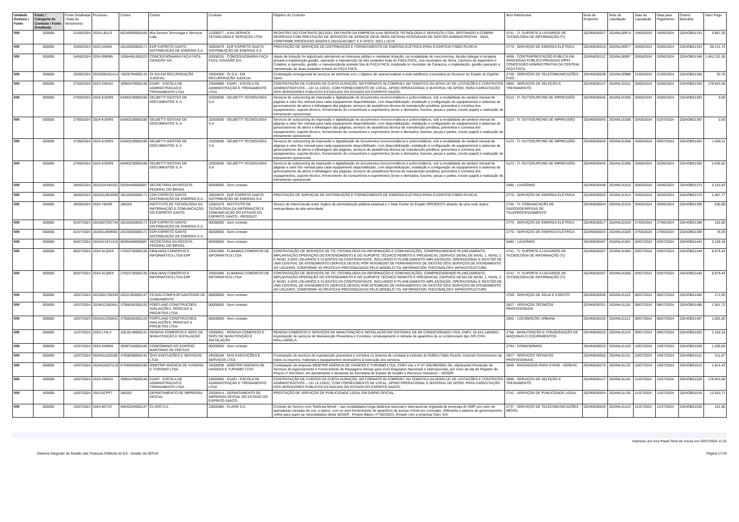| Unidade Gestora / Fonte | Fonte / Categoria de Contrato / Fonte Detalhada | Fonte Detalhada / Data de Vencimento | Processo | Credor | Credor | Contrato | Objetivo do Contrato | Item Patrimonial | Nota de Empenho | Nota de Liquidação | Data da Liquidação | Data para Pagamento | Ordem Bancária | Valor Pago |
| --- | --- | --- | --- | --- | --- | --- | --- | --- | --- | --- | --- | --- | --- | --- |
| 500 | 000000 | 21/06/2024 | 2024-LB1L9 | 85240869000166 | Ilha Service Tecnologia e Serviços Ltda. | 21000077 - ILHA SERVICE TECNOLOGIA E SERVIÇOS LTDA | REGISTRO DO CONTRATO 001/2021 EM FAVOR DA EMPRESA ILHA SERVICE TECNOLOGIA E SERVIÇOS LTDA, DESTINADO A COBRIR DESPESAS COM PRESTAÇÃO DE SERVIÇOS DE SERVICE DESK PARA SISTEMA INTEGRADO DE GESTÃO ADMINISTRATIVA - SIGA, CONFORME PROCESSO SIGEFES 2021014619827 E E-DOCS: 2021-L1G7K | 4741 - TI: SUPORTE A USUÁRIOS DE TECNOLOGIA DE INFORMAÇÃO (TI) | 2024NE00027 | 2024NL00974 | 19/06/2024 | 19/06/2024 | 2024OB01331 | 5.887,35 |
| 500 | 000000 | 24/06/2024 | 2023-44S0K | 28152650000171 | EDP ESPÍRITO SANTO DISTRIBUIÇÃO DE ENERGIA S.A. | 18003879 - EDP ESPIRITO SANTO DISTRIBUIÇÃO DE ENERGIA S.A | PRESTAÇÃO DE SERVIÇOS DE DISTRIBUIÇÃO E FORNECIMENTO DE ENERGIA ELÉTRICA PARA O EDIFICIO FÁBIO RUSCHI. | 2770 - SERVIÇOS DE ENERGIA ELÉTRICA | 2024NE00018 | 2024NL00977 | 20/06/2024 | 20/06/2024 | 2024OB01343 | 59.241,74 |
| 500 | 000000 | 24/06/2024 | 2024-9NRB5 | 19364481000223 | CONCESSIONARIA FAÇA FÁCIL CIDADÃO S/A | 20000226 - CONCESSIONÁRIA FAÇA FÁCIL CIDADÃO S/A | objeto de licitação foi adjudicado atendendo ao interesse público e mediante licitação, na modalidade de concorrencia, decidiu delegar a iniciativa privada a implantação,gestão, operação e manutenção de tres unidades fixas do FAÇA FACIL, nos municipios de Serra, Cacheiro de Itapemirim e Colatina, a operação, gestão, e manutençãoda unidade fixa do FAÇA FACIL localizada no municipio de Cariacica, e implantação, gestão,operação e manutenção de duas unidades móveis do FAÇA FACIL. | 4608 - CONTRAPRESTAÇÃO PÚBLICA EM PARCERIAS PÚBLICO PRIVADAS (PPP) - CONCESSÃO ADMINISTRATIVA DA CENTRAL FAÇA FÁCIL | 2024NE00112 | 2024NL00987 | 20/06/2024 | 20/06/2024 | 2024OB01348 | 1.462.232,35 |
| 500 | 000000 | 25/06/2024 | 2023009161414 | 76535764000143 | OI S/A EM RECUPERAÇÃO JUDICIAL | 23004326 - OI S.A - EM RECUPERAÇÃO JUDICIAL | Contratação emergencial de serviços de telefonia com o objetivo de operacionalizar a rede telefônica corporativa do Governo do Estado do Espírito Santo. | 2736 - SERVIÇOS DE TELECOMUNICAÇÕES - FIXO | 2024NE00039 | 2024NL00988 | 21/06/2024 | 21/06/2024 | 2024OB01356 | 33,76 |
| 500 | 000000 | 27/06/2024 | 2023-2NKD4 | 35963479000146 | ESAFI - ESCOLA DE ADMINISTRACAO E TREINAMENTO LTDA | 23003685 - ESAFI - ESCOLA DE ADMINISTRAÇÃO E TREINAMENTO LTDA | CONTRATAÇÃO DE CURSOS DE CURTA DURAÇÃO, NO FORMATO IN COMPANY, NA TEMÁTICA DA NOVA LEI DE LICITAÇÕES E CONTRATOS ADMINISTRATIVOS – LEI 14.133/21, COM FORNECIMENTO DE LOCAL, APOIO OPERACIONAL E MATERIAL DE APOIO, PARA CAPACITAÇÃO DOS SERVIDORES PÚBLICOS ESTADUAIS DO ESTADO DO ESPIRITO SANTO. | 2806 - SERVIÇOS DE SELEÇÃO E TREINAMENTO | 2024NE00127 | 2024NL01011 | 25/06/2024 | 25/06/2024 | 2024OB01364 | 178.843,58 |
| 500 | 000000 | 27/06/2024 | 2024-K3GR9 | 83483230000186 | SELBETTI GESTAO DE DOCUMENTOS S. A | 22003838 - SELBETTI TECNOLOGIA S.A | Serviços de outsourcing de impressão e digitalização de documentos monocromáticos e policromáticos, sob a modalidade de variável mensal de páginas e valor fixo mensal para cada equipamento disponibilizado, com disponibilização, instalação e configuração de equipamentos e sistemas de gerenciamento de ativos e bilhetagem das páginas, serviços de assistência técnica de manutenção preditiva, preventiva e corretiva dos equipamentos, suporte técnico, fornecimento de consumíveis e suprimentos (toner e derivados, fusores, peças e partes, exceto papel) e realização de treinamento operacional. | 5123 - TI: OUTSOURCING DE IMPRESSÃO | 2024NE00045 | 2024NL01008 | 25/06/2024 | 25/06/2024 | 2024OB01363 | 0,00 |
| 500 | 000000 | 27/06/2024 | 2024-K3GR9 | 83483230000186 | SELBETTI GESTAO DE DOCUMENTOS S. A | 22003838 - SELBETTI TECNOLOGIA S.A | Serviços de outsourcing de impressão e digitalização de documentos monocromáticos e policromáticos, sob a modalidade de variável mensal de páginas e valor fixo mensal para cada equipamento disponibilizado, com disponibilização, instalação e configuração de equipamentos e sistemas de gerenciamento de ativos e bilhetagem das páginas, serviços de assistência técnica de manutenção preditiva, preventiva e corretiva dos equipamentos, suporte técnico, fornecimento de consumíveis e suprimentos (toner e derivados, fusores, peças e partes, exceto papel) e realização de treinamento operacional. | 5123 - TI: OUTSOURCING DE IMPRESSÃO | 2024NE00045 | 2024NL01008 | 25/06/2024 | 01/07/2024 | 2024OB01397 | 0,00 |
| 500 | 000000 | 27/06/2024 | 2024-K3GR9 | 83483230000186 | SELBETTI GESTAO DE DOCUMENTOS S. A | 22003838 - SELBETTI TECNOLOGIA S.A | Serviços de outsourcing de impressão e digitalização de documentos monocromáticos e policromáticos, sob a modalidade de variável mensal de páginas e valor fixo mensal para cada equipamento disponibilizado, com disponibilização, instalação e configuração de equipamentos e sistemas de gerenciamento de ativos e bilhetagem das páginas, serviços de assistência técnica de manutenção preditiva, preventiva e corretiva dos equipamentos, suporte técnico, fornecimento de consumíveis e suprimentos (toner e derivados, fusores, peças e partes, exceto papel) e realização de treinamento operacional. | 5123 - TI: OUTSOURCING DE IMPRESSÃO | 2024NE00045 | 2024NL01008 | 25/06/2024 | 05/07/2024 | 2024OB01481 | 1.068,11 |
| 500 | 000000 | 27/06/2024 | 2024-K3GR9 | 83483230000186 | SELBETTI GESTAO DE DOCUMENTOS S. A | 22003838 - SELBETTI TECNOLOGIA S.A | Serviços de outsourcing de impressão e digitalização de documentos monocromáticos e policromáticos, sob a modalidade de variável mensal de páginas e valor fixo mensal para cada equipamento disponibilizado, com disponibilização, instalação e configuração de equipamentos e sistemas de gerenciamento de ativos e bilhetagem das páginas, serviços de assistência técnica de manutenção preditiva, preventiva e corretiva dos equipamentos, suporte técnico, fornecimento de consumíveis e suprimentos (toner e derivados, fusores, peças e partes, exceto papel) e realização de treinamento operacional. | 5123 - TI: OUTSOURCING DE IMPRESSÃO | 2024NE00045 | 2024NL01009 | 25/06/2024 | 25/06/2024 | 2024OB01365 | 5.636,62 |
| 500 | 000000 | 28/06/2024 | 2021024182252 | 00394460005887 | SECRETARIA DA RECEITA FEDERAL DO BRASIL | 00000000 - Sem contrato | - | 5485 - LAUDÊMIO | 2024NE00448 | 2024NL01016 | 26/06/2024 | 26/06/2024 | 2024OB01373 | 3.163,43 |
| 500 | 000000 | 28/06/2024 | 2023012854098 | 28152650000171 | EDP ESPÍRITO SANTO DISTRIBUIÇÃO DE ENERGIA S.A. | 18003879 - EDP ESPIRITO SANTO DISTRIBUIÇÃO DE ENERGIA S.A | PRESTAÇÃO DE SERVIÇOS DE DISTRIBUIÇÃO E FORNECIMENTO DE ENERGIA ELÉTRICA PARA O EDIFICIO FÁBIO RUSCHI. | 2770 - SERVIÇOS DE ENERGIA ELÉTRICA | 2024NE00034 | 2024NL01014 | 26/06/2024 | 26/06/2024 | 2024OB01370 | 1.667,77 |
| 500 | 000000 | 28/06/2024 | 2024-79X0R | 280203 | INSTITUTO DE TECNOLOGIA DA INFORMAÇÃO E COMUNICAÇÃO DO ESPÍRITO SANTO | 22001579 - INSTITUTO DE TECNOLOGIA DA INFORMAÇÃO E COMUNICAÇÃO DO ESTADO DO ESPÍRITO SANTO - PRODEST | Serviço de interconexão entre órgãos da administração pública estadual e o Data Center do Estado (PRODEST) através de uma rede óptica metropolitana de alta velocidade. | 2740 - TI: COMUNICAÇÃO DE DADOS/DESPESAS DE TELEPROCESSAMENTO | 2024NE00044 | 2024NL01015 | 26/06/2024 | 26/06/2024 | 2024OB01369 | 630,89 |
| 500 | 000000 | 01/07/2024 | 2023007202746 | 28152650000171 | EDP ESPÍRITO SANTO DISTRIBUIÇÃO DE ENERGIA S.A. | 00000000 - Sem contrato | - | 2770 - SERVIÇOS DE ENERGIA ELÉTRICA | 2024NE00017 | 2024NL01019 | 27/06/2024 | 27/06/2024 | 2024OB01388 | 102,60 |
| 500 | 000000 | 01/07/2024 | 2024011959592 | 28152650000171 | EDP ESPÍRITO SANTO DISTRIBUIÇÃO DE ENERGIA S.A. | 00000000 - Sem contrato | - | 2770 - SERVIÇOS DE ENERGIA ELÉTRICA | 2024NE00033 | 2024NL01020 | 27/06/2024 | 27/06/2024 | 2024OB01389 | 79,29 |
| 500 | 000000 | 05/07/2024 | 2024013471416 | 00394460005887 | SECRETARIA DA RECEITA FEDERAL DO BRASIL | 00000000 - Sem contrato | - | 5485 - LAUDÊMIO | 2024NE00457 | 2024NL01061 | 03/07/2024 | 03/07/2024 | 2024OB01442 | 3.109,34 |
| 500 | 000000 | 05/07/2024 | 2024-5LQWX | 27053735000130 | EBALMAQ COMÉRCIO E INFORMÁTICA LTDA EPP | 23001899 - ELBAMAQ COMÉRCIO DE INFORMÁTICA LTDA | CONTRATAÇÃO DE SERVIÇOS DE TIC (TECNOLOGIA DA INFORMAÇÃO E COMUNICAÇÃO), COMPREENDENDO PLANEJAMENTO, IMPLANTAÇÃO OPERAÇÃO DO ENTENDIMENTO E DO SUPORTE TECNICO REMOTO E PRESENCIAL (SERVICE DESK) DE NIVEL 1, NIVEL 2 E NIVEL 3 AOS USUARIOS E CLIENTES DA CONTRANTANTE, INCLUINDO O PLANEJAMENTO IMPLANTAÇÃO, OPERACIONAL E GESTÃO DE UMA CENTRAL DE ATENDIMENTO (SERVICE DESCK) POR INTEMEDIO DE FERRAMENTAS DE GESTÃO DOS SERVIÇOS DE ATENDIMENTO AO USUARIO, CONFORME AS PRATICAS PRECONIZADAS PELO MODELO ITIL-INFORMATION TEECHNOLOGY INFRASTRUCTURE. | 4741 - TI: SUPORTE A USUÁRIOS DE TECNOLOGIA DE INFORMAÇÃO (TI) | 2024NE00207 | 2024NL01064 | 03/07/2024 | 03/07/2024 | 2024OB01444 | 8.879,44 |
| 500 | 000000 | 05/07/2024 | 2024-5LQWX | 27053735000130 | EBALMAQ COMÉRCIO E INFORMÁTICA LTDA EPP | 23001899 - ELBAMAQ COMÉRCIO DE INFORMÁTICA LTDA | CONTRATAÇÃO DE SERVIÇOS DE TIC (TECNOLOGIA DA INFORMAÇÃO E COMUNICAÇÃO), COMPREENDENDO PLANEJAMENTO, IMPLANTAÇÃO OPERAÇÃO DO ENTENDIMENTO E DO SUPORTE TECNICO REMOTO E PRESENCIAL (SERVICE DESK) DE NIVEL 1, NIVEL 2 E NIVEL 3 AOS USUARIOS E CLIENTES DA CONTRANTANTE, INCLUINDO O PLANEJAMENTO IMPLANTAÇÃO, OPERACIONAL E GESTÃO DE UMA CENTRAL DE ATENDIMENTO (SERVICE DESCK) POR INTEMEDIO DE FERRAMENTAS DE GESTÃO DOS SERVIÇOS DE ATENDIMENTO AO USUARIO, CONFORME AS PRATICAS PRECONIZADAS PELO MODELO ITIL-INFORMATION TEECHNOLOGY INFRASTRUCTURE. | 4741 - TI: SUPORTE A USUÁRIOS DE TECNOLOGIA DE INFORMAÇÃO (TI) | 2024NE00207 | 2024NL01066 | 03/07/2024 | 03/07/2024 | 2024OB01446 | 8.879,44 |
| 500 | 000000 | 10/07/2024 | 2023001769349 | 28151363000147 | CESAN-COMP.ESP.SANTENSE DE SANEAMENTO | 00000000 - Sem contrato | - | 2769 - SERVIÇOS DE ÁGUA E ESGOTO | 2024NE00049 | 2024NL01110 | 08/07/2024 | 08/07/2024 | 2024OB01485 | 272,65 |
| 500 | 000000 | 10/07/2024 | 2024012350541 | 37906262000120 | PORTLAND CONSTRUCOES, AVALIAÇÕES, PERICIAS & PROJETOS LTDA | 00000000 - Sem contrato | - | 2827 - SERVIÇOS TÉCNICOS PROFISSIONAIS | 2024NE00331 | 2024NL01116 | 08/07/2024 | 08/07/2024 | 2024OB01486 | 1.581,72 |
| 500 | 000000 | 10/07/2024 | 2024012350541 | 37906262000120 | PORTLAND CONSTRUCOES, AVALIAÇÕES, PERICIAS & PROJETOS LTDA | 00000000 - Sem contrato | - | 2855 - LOCOMOÇÃO URBANA | 2024NE00332 | 2024NL01112 | 08/07/2024 | 08/07/2024 | 2024OB01487 | 1.091,83 |
| 500 | 000000 | 11/07/2024 | 2023-LT4L3 | 32616148000141 | RENOVA COMÉRCIO E SERV DE MANUTENÇÃO E INSTALAÇÃO | 23000941 - RENOVA COMÉRCIO E SERV DE MANUTENÇÃO E INSTALAÇÃO | RENOVA COMÉRCIO E SERVIÇOS DE MANUTENÇÃO E INSTALAÇÃO EM SISTEMAS DE AR CONDICIONADO LTDA, CNPJ: 32.616.148/0001-41prestação de serviços de Manutenção Preventiva e Corretiva, remanejamento e retirada de aparelhos de ar condicionado tipo SPLIT/HI-WALL/JANELA. | 2756 - MANUTENÇÃO E CONSERVAÇÃO DE MÁQUINAS E EQUIPAMENTOS | 2024NE00019 | 2024NL01124 | 09/07/2024 | 09/07/2024 | 2024OB01505 | 2.316,16 |
| 500 | 000000 | 12/07/2024 | 2023-KKB6N | 39387345000185 | CONDOMINIO DO EDIFICIO MARTINHO DE FREITAS | 00000000 - Sem contrato | - | 2794 - CONDOMÍNIOS | 2024NE00010 | 2024NL01129 | 10/07/2024 | 10/07/2024 | 2024OB01509 | 1.200,00 |
| 500 | 000000 | 12/07/2024 | 2024011020180 | 47808008000142 | QHS EXECUÇÕES E SERVIÇOS LTDA | 24000168 - QHS EXECUÇÕES E SERVIÇOS LTDA | Contratação de serviços de manutenção preventiva e corretiva no sistema de combate à incêndio do Edifício Fábio Ruschi, incluindo fornecimento de todos os insumos, materiais e equipamentos necessários à execução dos serviços | 2827 - SERVIÇOS TÉCNICOS PROFISSIONAIS | 2024NE00055 | 2024NL01131 | 10/07/2024 | 10/07/2024 | 2024OB01511 | 511,67 |
| 500 | 000000 | 13/07/2024 | 2024016037218 | 07340993000190 | WEBTRIP AGENCIA DE VIAGENS E TURISMO LTDA | 24000939 - WEBTRIP AGENCIA DE VIAGENS E TURISMO LTDA | Contratação da empresa WEBTRIP AGÊNCIA DE VIAGENS E TURISMO LTDA, CNPJ sob o nº 07.340.993/0001-90, objetivando Prestação de Serviços de Agenciamento e Fornecimento de Passagens Aéreas para Voos Regulares Nacionais e Internacionais, por meio da Ata de Registro de Preços nº 001/2024, em atendimento a demanda da Secretaria de Estado de Gestão e Recursos Humanos – SEGER. | 2849 - PASSAGENS PARA O PAÍS - AÉREAS | 2024NE00276 | 2024NL01132 | 10/07/2024 | 10/07/2024 | 2024OB01512 | 1.814,43 |
| 500 | 000000 | 15/07/2024 | 2023-2NKD4 | 35963479000146 | ESAFI - ESCOLA DE ADMINISTRACAO E TREINAMENTO LTDA | 23003685 - ESAFI - ESCOLA DE ADMINISTRAÇÃO E TREINAMENTO LTDA | CONTRATAÇÃO DE CURSOS DE CURTA DURAÇÃO, NO FORMATO IN COMPANY, NA TEMÁTICA DA NOVA LEI DE LICITAÇÕES E CONTRATOS ADMINISTRATIVOS – LEI 14.133/21, COM FORNECIMENTO DE LOCAL, APOIO OPERACIONAL E MATERIAL DE APOIO, PARA CAPACITAÇÃO DOS SERVIDORES PÚBLICOS ESTADUAIS DO ESTADO DO ESPIRITO SANTO. | 2806 - SERVIÇOS DE SELEÇÃO E TREINAMENTO | 2024NE00127 | 2024NL01142 | 11/07/2024 | 11/07/2024 | 2024OB01529 | 178.843,58 |
| 500 | 000000 | 15/07/2024 | 2023-6CPF7 | 280202 | DEPARTAMENTO DE IMPRENSA OFICIAL | 23000414 - DEPARTAMENTO DE IMPRENSA OFICIAL DO ESTADO DO ESPÍRITO SANTO | PRESTAÇÃO DE SERVIÇOS DE PUBLICIDADE LEGAL EM DIÁRIO OFICIAL. | 2742 - SERVIÇOS DE PUBLICIDADE LEGAL | 2024NE00004 | 2024NL01135 | 11/07/2024 | 11/07/2024 | 2024OB01526 | 12.910,71 |
| 500 | 000000 | 15/07/2024 | 2024-BC757 | 40432544000147 | CLARO S.A. | 23002085 - CLARO S.A | Contrato de Serviço com Telefonia Móvel – nas modalidades longa distância nacional e internacional originada de terminais do SMP, por meio de assinaturas mensais de voz, e dados, com ou sem fornecimento de aparelhos de acesso móvel em comodato, SIMcards e sistema de gerenciamento online para suprir as necessidades desta SEGER - Projeto Básico nº 042/2023, firmado com a empresa Claro S/A. | 2737 - SERVIÇOS DE TELECOMUNICAÇÕES - MÓVEL | 2024NE00040 | 2024NL01143 | 11/07/2024 | 11/07/2024 | 2024OB01530 | 101,96 |
Impresso por Ana Paula Terra de Souza em 25/07/2024 11:22
Sistema Integrado de Gestão das Finanças Públicas do ES - Gestão da SEFAZ Página 17/19